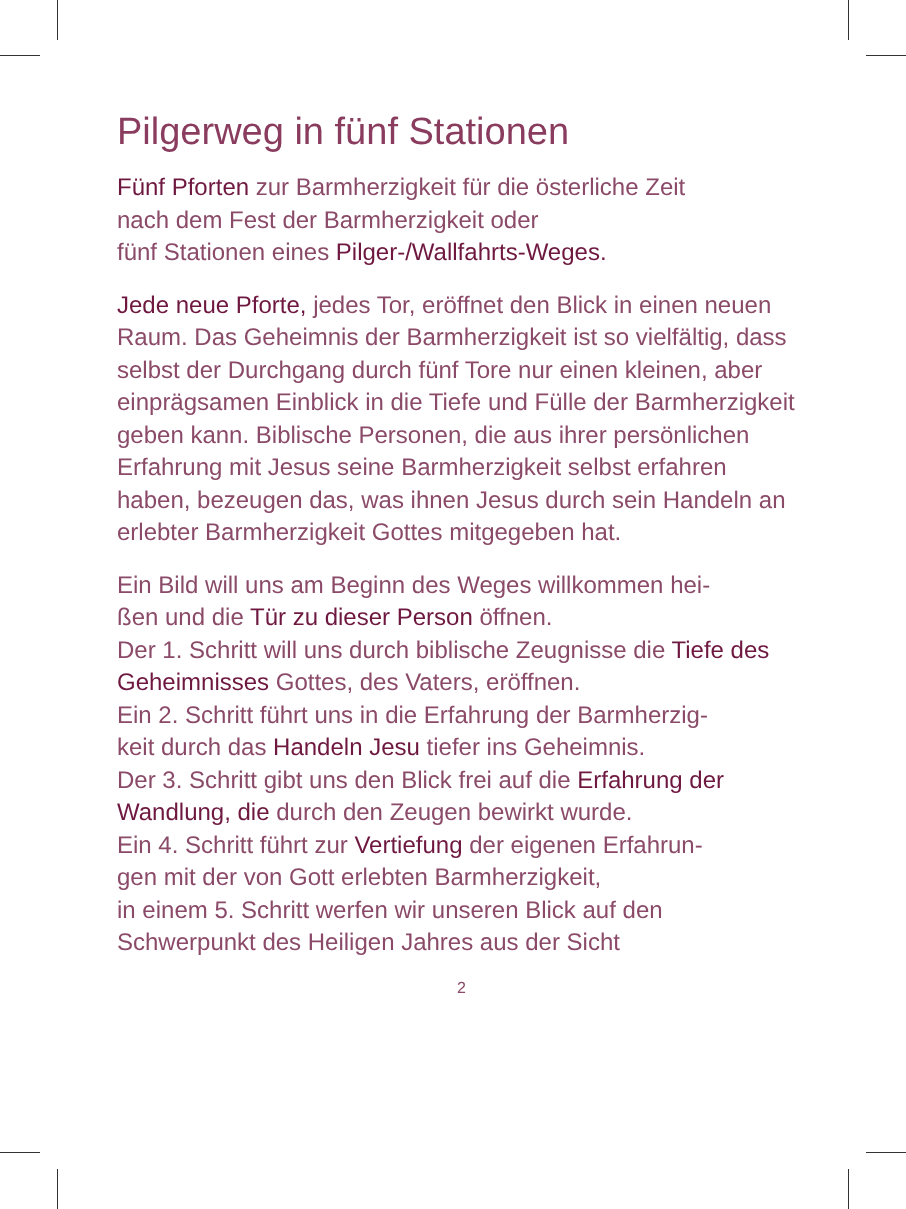Pilgerweg in fünf Stationen
Fünf Pforten zur Barmherzigkeit für die österliche Zeit
nach dem Fest der Barmherzigkeit oder
fünf Stationen eines Pilger-/Wallfahrts-Weges.
Jede neue Pforte, jedes Tor, eröffnet den Blick in einen neuen Raum. Das Geheimnis der Barmherzigkeit ist so vielfältig, dass selbst der Durchgang durch fünf Tore nur einen kleinen, aber einprägsamen Einblick in die Tiefe und Fülle der Barmherzigkeit geben kann. Biblische Personen, die aus ihrer persönlichen Erfahrung mit Jesus seine Barmherzigkeit selbst erfahren haben, bezeugen das, was ihnen Jesus durch sein Handeln an erlebter Barmherzigkeit Gottes mitgegeben hat.
Ein Bild will uns am Beginn des Weges willkommen hei-
ßen und die Tür zu dieser Person öffnen.
Der 1. Schritt will uns durch biblische Zeugnisse die Tiefe des Geheimnisses Gottes, des Vaters, eröffnen.
Ein 2. Schritt führt uns in die Erfahrung der Barmherzig-
keit durch das Handeln Jesu tiefer ins Geheimnis.
Der 3. Schritt gibt uns den Blick frei auf die Erfahrung der Wandlung, die durch den Zeugen bewirkt wurde.
Ein 4. Schritt führt zur Vertiefung der eigenen Erfahrun-
gen mit der von Gott erlebten Barmherzigkeit,
in einem 5. Schritt werfen wir unseren Blick auf den Schwerpunkt des Heiligen Jahres aus der Sicht
2